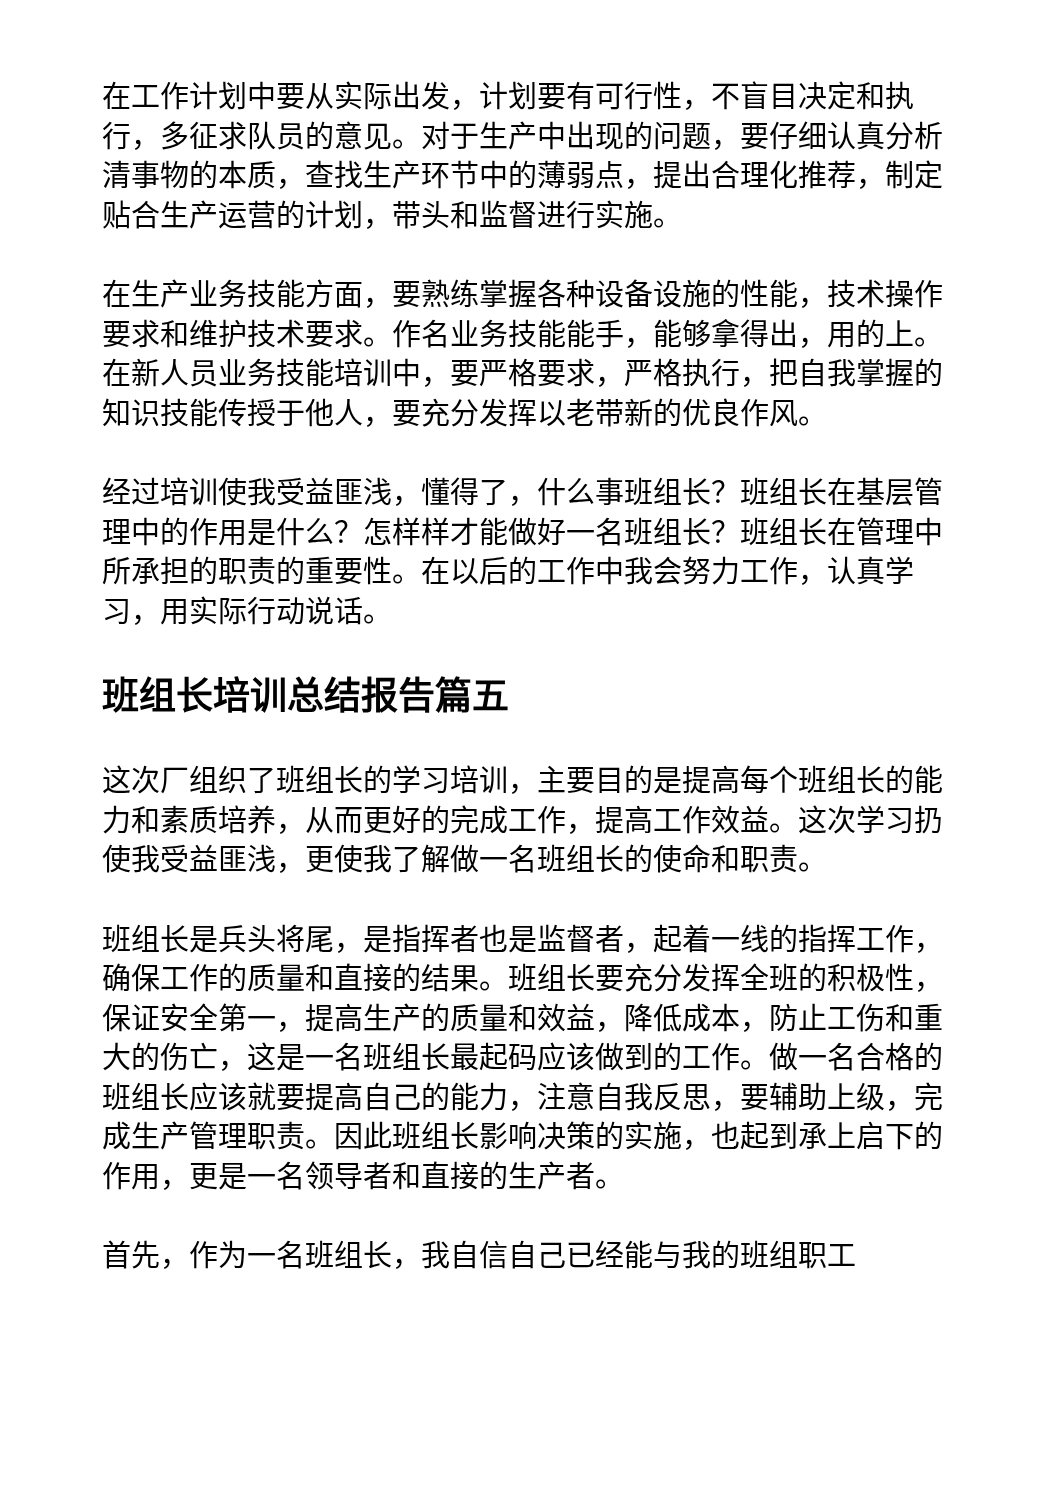在工作计划中要从实际出发，计划要有可行性，不盲目决定和执行，多征求队员的意见。对于生产中出现的问题，要仔细认真分析清事物的本质，查找生产环节中的薄弱点，提出合理化推荐，制定贴合生产运营的计划，带头和监督进行实施。
在生产业务技能方面，要熟练掌握各种设备设施的性能，技术操作要求和维护技术要求。作名业务技能能手，能够拿得出，用的上。在新人员业务技能培训中，要严格要求，严格执行，把自我掌握的知识技能传授于他人，要充分发挥以老带新的优良作风。
经过培训使我受益匪浅，懂得了，什么事班组长？班组长在基层管理中的作用是什么？怎样样才能做好一名班组长？班组长在管理中所承担的职责的重要性。在以后的工作中我会努力工作，认真学习，用实际行动说话。
班组长培训总结报告篇五
这次厂组织了班组长的学习培训，主要目的是提高每个班组长的能力和素质培养，从而更好的完成工作，提高工作效益。这次学习扔使我受益匪浅，更使我了解做一名班组长的使命和职责。
班组长是兵头将尾，是指挥者也是监督者，起着一线的指挥工作，确保工作的质量和直接的结果。班组长要充分发挥全班的积极性，保证安全第一，提高生产的质量和效益，降低成本，防止工伤和重大的伤亡，这是一名班组长最起码应该做到的工作。做一名合格的班组长应该就要提高自己的能力，注意自我反思，要辅助上级，完成生产管理职责。因此班组长影响决策的实施，也起到承上启下的作用，更是一名领导者和直接的生产者。
首先，作为一名班组长，我自信自己已经能与我的班组职工